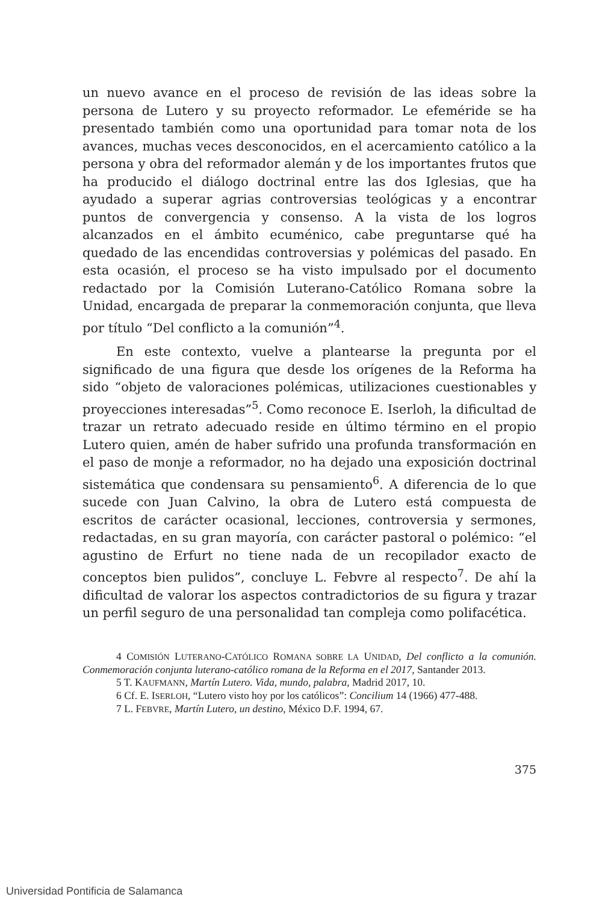un nuevo avance en el proceso de revisión de las ideas sobre la persona de Lutero y su proyecto reformador. Le efeméride se ha presentado también como una oportunidad para tomar nota de los avances, muchas veces desconocidos, en el acercamiento católico a la persona y obra del reformador alemán y de los importantes frutos que ha producido el diálogo doctrinal entre las dos Iglesias, que ha ayudado a superar agrias controversias teológicas y a encontrar puntos de convergencia y consenso. A la vista de los logros alcanzados en el ámbito ecuménico, cabe preguntarse qué ha quedado de las encendidas controversias y polémicas del pasado. En esta ocasión, el proceso se ha visto impulsado por el documento redactado por la Comisión Luterano-Católico Romana sobre la Unidad, encargada de preparar la conmemoración conjunta, que lleva por título “Del conflicto a la comunión”<sup>4</sup>.
En este contexto, vuelve a plantearse la pregunta por el significado de una figura que desde los orígenes de la Reforma ha sido “objeto de valoraciones polémicas, utilizaciones cuestionables y proyecciones interesadas”<sup>5</sup>. Como reconoce E. Iserloh, la dificultad de trazar un retrato adecuado reside en último término en el propio Lutero quien, amén de haber sufrido una profunda transformación en el paso de monje a reformador, no ha dejado una exposición doctrinal sistemática que condensara su pensamiento<sup>6</sup>. A diferencia de lo que sucede con Juan Calvino, la obra de Lutero está compuesta de escritos de carácter ocasional, lecciones, controversia y sermones, redactadas, en su gran mayoría, con carácter pastoral o polémico: “el agustino de Erfurt no tiene nada de un recopilador exacto de conceptos bien pulidos”, concluye L. Febvre al respecto<sup>7</sup>. De ahí la dificultad de valorar los aspectos contradictorios de su figura y trazar un perfil seguro de una personalidad tan compleja como polifacética.
4 COMISIÓN LUTERANO-CATÓLICO ROMANA SOBRE LA UNIDAD, Del conflicto a la comunión. Conmemoración conjunta luterano-católico romana de la Reforma en el 2017, Santander 2013.
5 T. KAUFMANN, Martín Lutero. Vida, mundo, palabra, Madrid 2017, 10.
6 Cf. E. ISERLOH, “Lutero visto hoy por los católicos”: Concilium 14 (1966) 477-488.
7 L. FEBVRE, Martín Lutero, un destino, México D.F. 1994, 67.
375
Universidad Pontificia de Salamanca